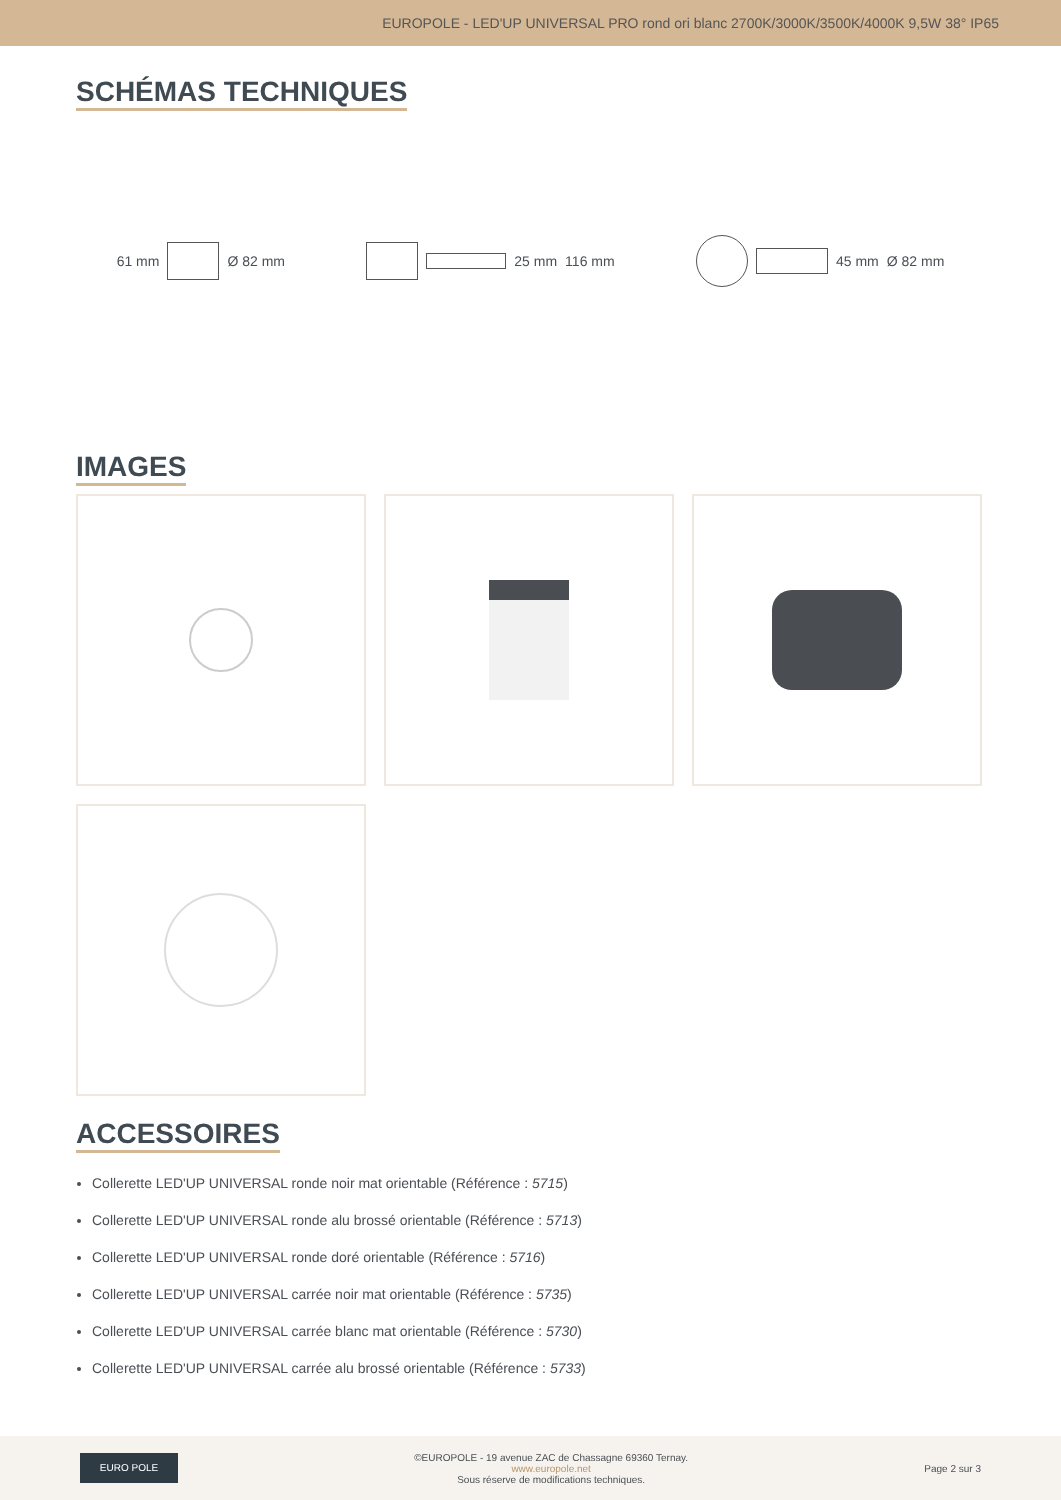EUROPOLE - LED'UP UNIVERSAL PRO rond ori blanc 2700K/3000K/3500K/4000K 9,5W 38° IP65
SCHÉMAS TECHNIQUES
61 mm Ø 82 mm 25 mm 116 mm 45 mm Ø 82 mm
IMAGES ACCESSOIRES
Collerette LED'UP UNIVERSAL ronde noir mat orientable (Référence : 5715)
Collerette LED'UP UNIVERSAL ronde alu brossé orientable (Référence : 5713)
Collerette LED'UP UNIVERSAL ronde doré orientable (Référence : 5716)
Collerette LED'UP UNIVERSAL carrée noir mat orientable (Référence : 5735)
Collerette LED'UP UNIVERSAL carrée blanc mat orientable (Référence : 5730)
Collerette LED'UP UNIVERSAL carrée alu brossé orientable (Référence : 5733)
EURO POLE
©EUROPOLE - 19 avenue ZAC de Chassagne 69360 Ternay.
www.europole.net
Sous réserve de modifications techniques.
Page 2 sur 3